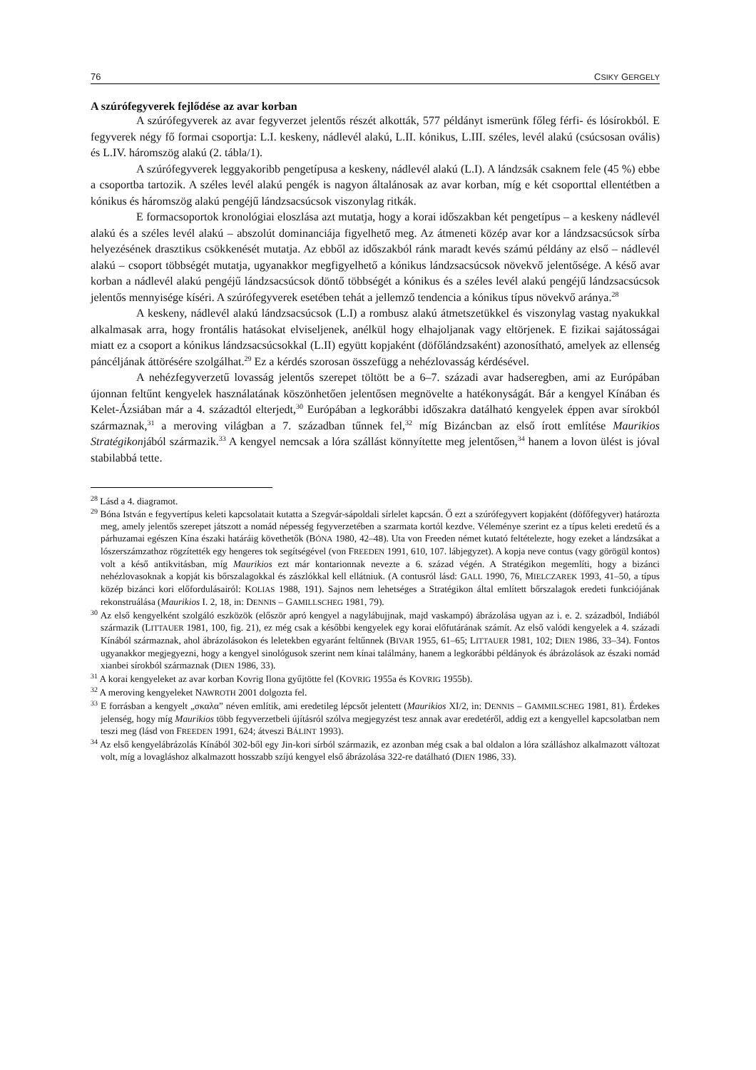76 CSIKY GERGELY
A szúrófegyverek fejlődése az avar korban
A szúrófegyverek az avar fegyverzet jelentős részét alkották, 577 példányt ismerünk főleg férfi- és lósírokból. E fegyverek négy fő formai csoportja: L.I. keskeny, nádlevél alakú, L.II. kónikus, L.III. széles, levél alakú (csúcsosan ovális) és L.IV. háromszög alakú (2. tábla/1).
A szúrófegyverek leggyakoribb pengetípusa a keskeny, nádlevél alakú (L.I). A lándzsák csaknem fele (45 %) ebbe a csoportba tartozik. A széles levél alakú pengék is nagyon általánosak az avar korban, míg e két csoporttal ellentétben a kónikus és háromszög alakú pengéjű lándzsacsúcsok viszonylag ritkák.
E formacsoportok kronológiai eloszlása azt mutatja, hogy a korai időszakban két pengetípus – a keskeny nádlevél alakú és a széles levél alakú – abszolút dominanciája figyelhető meg. Az átmeneti közép avar kor a lándzsacsúcsok sírba helyezésének drasztikus csökkenését mutatja. Az ebből az időszakból ránk maradt kevés számú példány az első – nádlevél alakú – csoport többségét mutatja, ugyanakkor megfigyelhető a kónikus lándzsacsúcsok növekvő jelentősége. A késő avar korban a nádlevél alakú pengéjű lándzsacsúcsok döntő többségét a kónikus és a széles levél alakú pengéjű lándzsacsúcsok jelentős mennyisége kíséri. A szúrófegyverek esetében tehát a jellemző tendencia a kónikus típus növekvő aránya.<sup>28</sup>
A keskeny, nádlevél alakú lándzsacsúcsok (L.I) a rombusz alakú átmetszetükkel és viszonylag vastag nyakukkal alkalmasak arra, hogy frontális hatásokat elviseljenek, anélkül hogy elhajoljanak vagy eltörjenek. E fizikai sajátosságai miatt ez a csoport a kónikus lándzsacsúcsokkal (L.II) együtt kopjaként (döfőlándzsaként) azonosítható, amelyek az ellenség páncéljának áttörésére szolgálhat.<sup>29</sup> Ez a kérdés szorosan összefügg a nehézlovasság kérdésével.
A nehézfegyverzetű lovasság jelentős szerepet töltött be a 6–7. századi avar hadseregben, ami az Európában újonnan feltűnt kengyelek használatának köszönhetően jelentősen megnövelte a hatékonyságát. Bár a kengyel Kínában és Kelet-Ázsiában már a 4. századtól elterjedt,<sup>30</sup> Európában a legkorábbi időszakra datálható kengyelek éppen avar sírokból származnak,<sup>31</sup> a meroving világban a 7. században tűnnek fel,<sup>32</sup> míg Bizáncban az első írott említése Maurikios Stratégikonjából származik.<sup>33</sup> A kengyel nemcsak a lóra szállást könnyítette meg jelentősen,<sup>34</sup> hanem a lovon ülést is jóval stabilabbá tette.
<sup>28</sup> Lásd a 4. diagramot.
<sup>29</sup> Bóna István e fegyvertípus keleti kapcsolatait kutatta a Szegvár-sápoldali sírlelet kapcsán. Ő ezt a szúrófegyvert kopjaként (döfőfegyver) határozta meg, amely jelentős szerepet játszott a nomád népesség fegyverzetében a szarmata kortól kezdve. Véleménye szerint ez a típus keleti eredetű és a párhuzamai egészen Kína északi határáig követhetők (BÓNA 1980, 42–48). Uta von Freeden német kutató feltételezte, hogy ezeket a lándzsákat a lószerszámzathoz rögzítették egy hengeres tok segítségével (von FREEDEN 1991, 610, 107. lábjegyzet). A kopja neve contus (vagy görögül kontos) volt a késő antikvitásban, míg Maurikios ezt már kontarionnak nevezte a 6. század végén. A Stratégikon megemlíti, hogy a bizánci nehézlovasoknak a kopját kis bőrszalagokkal és zászlókkal kell ellátniuk. (A contusról lásd: GALL 1990, 76, MIELCZAREK 1993, 41–50, a típus közép bizánci kori előfordulásairól: KOLIAS 1988, 191). Sajnos nem lehetséges a Stratégikon által említett bőrszalagok eredeti funkciójának rekonstruálása (Maurikios I. 2, 18, in: DENNIS – GAMILLSCHEG 1981, 79).
<sup>30</sup> Az első kengyelként szolgáló eszközök (először apró kengyel a nagylábujjnak, majd vaskampó) ábrázolása ugyan az i. e. 2. századból, Indiából származik (LITTAUER 1981, 100, fig. 21), ez még csak a későbbi kengyelek egy korai előfutárának számít. Az első valódi kengyelek a 4. századi Kínából származnak, ahol ábrázolásokon és leletekben egyaránt feltűnnek (BIVAR 1955, 61–65; LITTAUER 1981, 102; DIEN 1986, 33–34). Fontos ugyanakkor megjegyezni, hogy a kengyel sinológusok szerint nem kínai találmány, hanem a legkorábbi példányok és ábrázolások az északi nomád xianbei sírokból származnak (DIEN 1986, 33).
<sup>31</sup> A korai kengyeleket az avar korban Kovrig Ilona gyűjtötte fel (KOVRIG 1955a és KOVRIG 1955b).
<sup>32</sup> A meroving kengyeleket NAWROTH 2001 dolgozta fel.
<sup>33</sup> E forrásban a kengyelt „σκαλα” néven említik, ami eredetileg lépcsőt jelentett (Maurikios XI/2, in: DENNIS – GAMMILSCHEG 1981, 81). Érdekes jelenség, hogy míg Maurikios több fegyverzetbeli újításról szólva megjegyzést tesz annak avar eredetéről, addig ezt a kengyellel kapcsolatban nem teszi meg (lásd von FREEDEN 1991, 624; átveszi BÁLINT 1993).
<sup>34</sup> Az első kengyelábrázolás Kínából 302-ből egy Jin-kori sírból származik, ez azonban még csak a bal oldalon a lóra szálláshoz alkalmazott változat volt, míg a lovagláshoz alkalmazott hosszabb szíjú kengyel első ábrázolása 322-re datálható (DIEN 1986, 33).